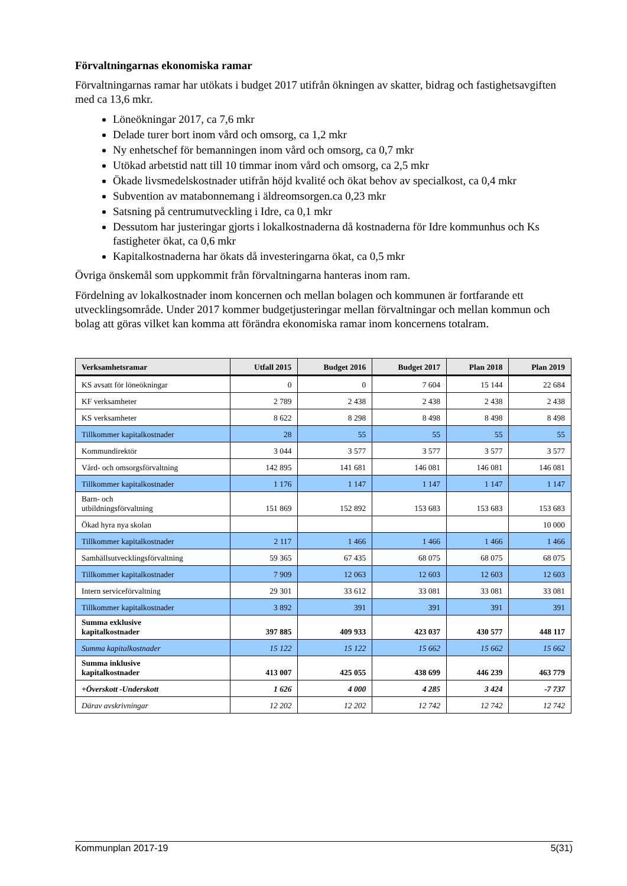Förvaltningarnas ekonomiska ramar
Förvaltningarnas ramar har utökats i budget 2017 utifrån ökningen av skatter, bidrag och fastighetsavgiften med ca 13,6 mkr.
Löneökningar 2017, ca 7,6 mkr
Delade turer bort inom vård och omsorg, ca 1,2 mkr
Ny enhetschef för bemanningen inom vård och omsorg, ca 0,7 mkr
Utökad arbetstid natt till 10 timmar inom vård och omsorg, ca 2,5 mkr
Ökade livsmedelskostnader utifrån höjd kvalité och ökat behov av specialkost, ca 0,4 mkr
Subvention av matabonnemang i äldreomsorgen.ca 0,23 mkr
Satsning på centrumutveckling i Idre, ca 0,1 mkr
Dessutom har justeringar gjorts i lokalkostnaderna då kostnaderna för Idre kommunhus och Ks fastigheter ökat, ca 0,6 mkr
Kapitalkostnaderna har ökats då investeringarna ökat, ca 0,5 mkr
Övriga önskemål som uppkommit från förvaltningarna hanteras inom ram.
Fördelning av lokalkostnader inom koncernen och mellan bolagen och kommunen är fortfarande ett utvecklingsområde. Under 2017 kommer budgetjusteringar mellan förvaltningar och mellan kommun och bolag att göras vilket kan komma att förändra ekonomiska ramar inom koncernens totalram.
| Verksamhetsramar | Utfall 2015 | Budget 2016 | Budget 2017 | Plan 2018 | Plan 2019 |
| --- | --- | --- | --- | --- | --- |
| KS avsatt för löneökningar | 0 | 0 | 7 604 | 15 144 | 22 684 |
| KF verksamheter | 2 789 | 2 438 | 2 438 | 2 438 | 2 438 |
| KS verksamheter | 8 622 | 8 298 | 8 498 | 8 498 | 8 498 |
| Tillkommer kapitalkostnader | 28 | 55 | 55 | 55 | 55 |
| Kommundirektör | 3 044 | 3 577 | 3 577 | 3 577 | 3 577 |
| Vård- och omsorgsförvaltning | 142 895 | 141 681 | 146 081 | 146 081 | 146 081 |
| Tillkommer kapitalkostnader | 1 176 | 1 147 | 1 147 | 1 147 | 1 147 |
| Barn- och utbildningsförvaltning | 151 869 | 152 892 | 153 683 | 153 683 | 153 683 |
| Ökad hyra nya skolan | | | | | 10 000 |
| Tillkommer kapitalkostnader | 2 117 | 1 466 | 1 466 | 1 466 | 1 466 |
| Samhällsutvecklingsförvaltning | 59 365 | 67 435 | 68 075 | 68 075 | 68 075 |
| Tillkommer kapitalkostnader | 7 909 | 12 063 | 12 603 | 12 603 | 12 603 |
| Intern serviceförvaltning | 29 301 | 33 612 | 33 081 | 33 081 | 33 081 |
| Tillkommer kapitalkostnader | 3 892 | 391 | 391 | 391 | 391 |
| Summa exklusive kapitalkostnader | 397 885 | 409 933 | 423 037 | 430 577 | 448 117 |
| Summa kapitalkostnader | 15 122 | 15 122 | 15 662 | 15 662 | 15 662 |
| Summa inklusive kapitalkostnader | 413 007 | 425 055 | 438 699 | 446 239 | 463 779 |
| +Överskott -Underskott | 1 626 | 4 000 | 4 285 | 3 424 | -7 737 |
| Därav avskrivningar | 12 202 | 12 202 | 12 742 | 12 742 | 12 742 |
Kommunplan 2017-19 5(31)